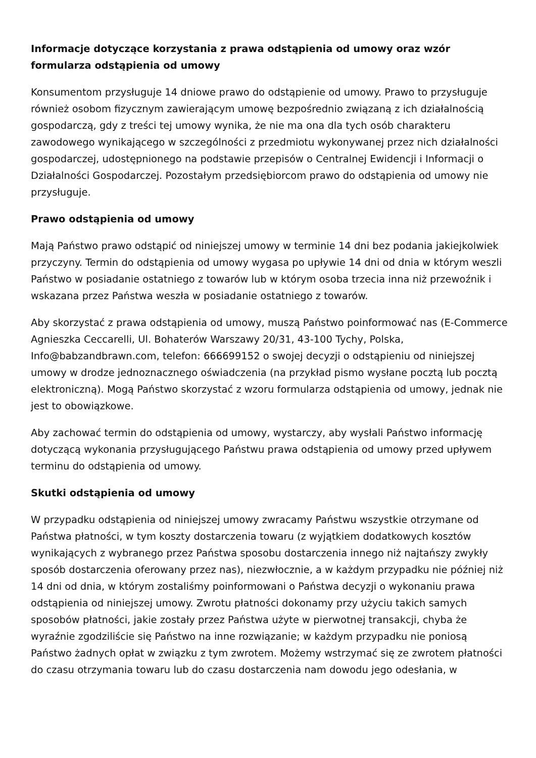Informacje dotyczące korzystania z prawa odstąpienia od umowy oraz wzór formularza odstąpienia od umowy
Konsumentom przysługuje 14 dniowe prawo do odstąpienie od umowy. Prawo to przysługuje również osobom fizycznym zawierającym umowę bezpośrednio związaną z ich działalnością gospodarczą, gdy z treści tej umowy wynika, że nie ma ona dla tych osób charakteru zawodowego wynikającego w szczególności z przedmiotu wykonywanej przez nich działalności gospodarczej, udostępnionego na podstawie przepisów o Centralnej Ewidencji i Informacji o Działalności Gospodarczej. Pozostałym przedsiębiorcom prawo do odstąpienia od umowy nie przysługuje.
Prawo odstąpienia od umowy
Mają Państwo prawo odstąpić od niniejszej umowy w terminie 14 dni bez podania jakiejkolwiek przyczyny. Termin do odstąpienia od umowy wygasa po upływie 14 dni od dnia w którym weszli Państwo w posiadanie ostatniego z towarów lub w którym osoba trzecia inna niż przewoźnik i wskazana przez Państwa weszła w posiadanie ostatniego z towarów.
Aby skorzystać z prawa odstąpienia od umowy, muszą Państwo poinformować nas (E-Commerce Agnieszka Ceccarelli, Ul. Bohaterów Warszawy 20/31, 43-100 Tychy, Polska, Info@babzandbrawn.com, telefon: 666699152 o swojej decyzji o odstąpieniu od niniejszej umowy w drodze jednoznacznego oświadczenia (na przykład pismo wysłane pocztą lub pocztą elektroniczną). Mogą Państwo skorzystać z wzoru formularza odstąpienia od umowy, jednak nie jest to obowiązkowe.
Aby zachować termin do odstąpienia od umowy, wystarczy, aby wysłali Państwo informację dotyczącą wykonania przysługującego Państwu prawa odstąpienia od umowy przed upływem terminu do odstąpienia od umowy.
Skutki odstąpienia od umowy
W przypadku odstąpienia od niniejszej umowy zwracamy Państwu wszystkie otrzymane od Państwa płatności, w tym koszty dostarczenia towaru (z wyjątkiem dodatkowych kosztów wynikających z wybranego przez Państwa sposobu dostarczenia innego niż najtańszy zwykły sposób dostarczenia oferowany przez nas), niezwłocznie, a w każdym przypadku nie później niż 14 dni od dnia, w którym zostaliśmy poinformowani o Państwa decyzji o wykonaniu prawa odstąpienia od niniejszej umowy. Zwrotu płatności dokonamy przy użyciu takich samych sposobów płatności, jakie zostały przez Państwa użyte w pierwotnej transakcji, chyba że wyraźnie zgodziliście się Państwo na inne rozwiązanie; w każdym przypadku nie poniosą Państwo żadnych opłat w związku z tym zwrotem. Możemy wstrzymać się ze zwrotem płatności do czasu otrzymania towaru lub do czasu dostarczenia nam dowodu jego odesłania, w